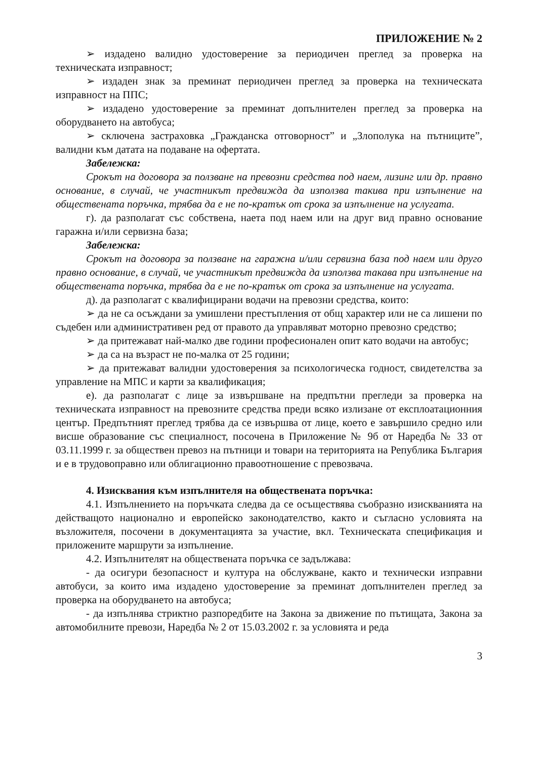ПРИЛОЖЕНИЕ № 2
➢ издадено валидно удостоверение за периодичен преглед за проверка на техническата изправност;
➢ издаден знак за преминат периодичен преглед за проверка на техническата изправност на ППС;
➢ издадено удостоверение за преминат допълнителен преглед за проверка на оборудването на автобуса;
➢ сключена застраховка „Гражданска отговорност” и „Злополука на пътниците”, валидни към датата на подаване на офертата.
Забележка:
Срокът на договора за ползване на превозни средства под наем, лизинг или др. правно основание, в случай, че участникът предвижда да използва такива при изпълнение на обществената поръчка, трябва да е не по-кратък от срока за изпълнение на услугата.
г). да разполагат със собствена, наета под наем или на друг вид правно основание гаражна и/или сервизна база;
Забележка:
Срокът на договора за ползване на гаражна и/или сервизна база под наем или друго правно основание, в случай, че участникът предвижда да използва такава при изпълнение на обществената поръчка, трябва да е не по-кратък от срока за изпълнение на услугата.
д). да разполагат с квалифицирани водачи на превозни средства, които:
➢ да не са осъждани за умишлени престъпления от общ характер или не са лишени по съдебен или административен ред от правото да управляват моторно превозно средство;
➢ да притежават най-малко две години професионален опит като водачи на автобус;
➢ да са на възраст не по-малка от 25 години;
➢ да притежават валидни удостоверения за психологическа годност, свидетелства за управление на МПС и карти за квалификация;
е). да разполагат с лице за извършване на предпътни прегледи за проверка на техническата изправност на превозните средства преди всяко излизане от експлоатационния център. Предпътният преглед трябва да се извършва от лице, което е завършило средно или висше образование със специалност, посочена в Приложение № 9б от Наредба № 33 от 03.11.1999 г. за обществен превоз на пътници и товари на територията на Република България и е в трудовоправно или облигационно правоотношение с превозвача.
4. Изисквания към изпълнителя на обществената поръчка:
4.1. Изпълнението на поръчката следва да се осъществява съобразно изискванията на действащото национално и европейско законодателство, както и съгласно условията на възложителя, посочени в документацията за участие, вкл. Техническата спецификация и приложените маршрути за изпълнение.
4.2. Изпълнителят на обществената поръчка се задължава:
- да осигури безопасност и култура на обслужване, както и технически изправни автобуси, за които има издадено удостоверение за преминат допълнителен преглед за проверка на оборудването на автобуса;
- да изпълнява стриктно разпоредбите на Закона за движение по пътищата, Закона за автомобилните превози, Наредба № 2 от 15.03.2002 г. за условията и реда
3